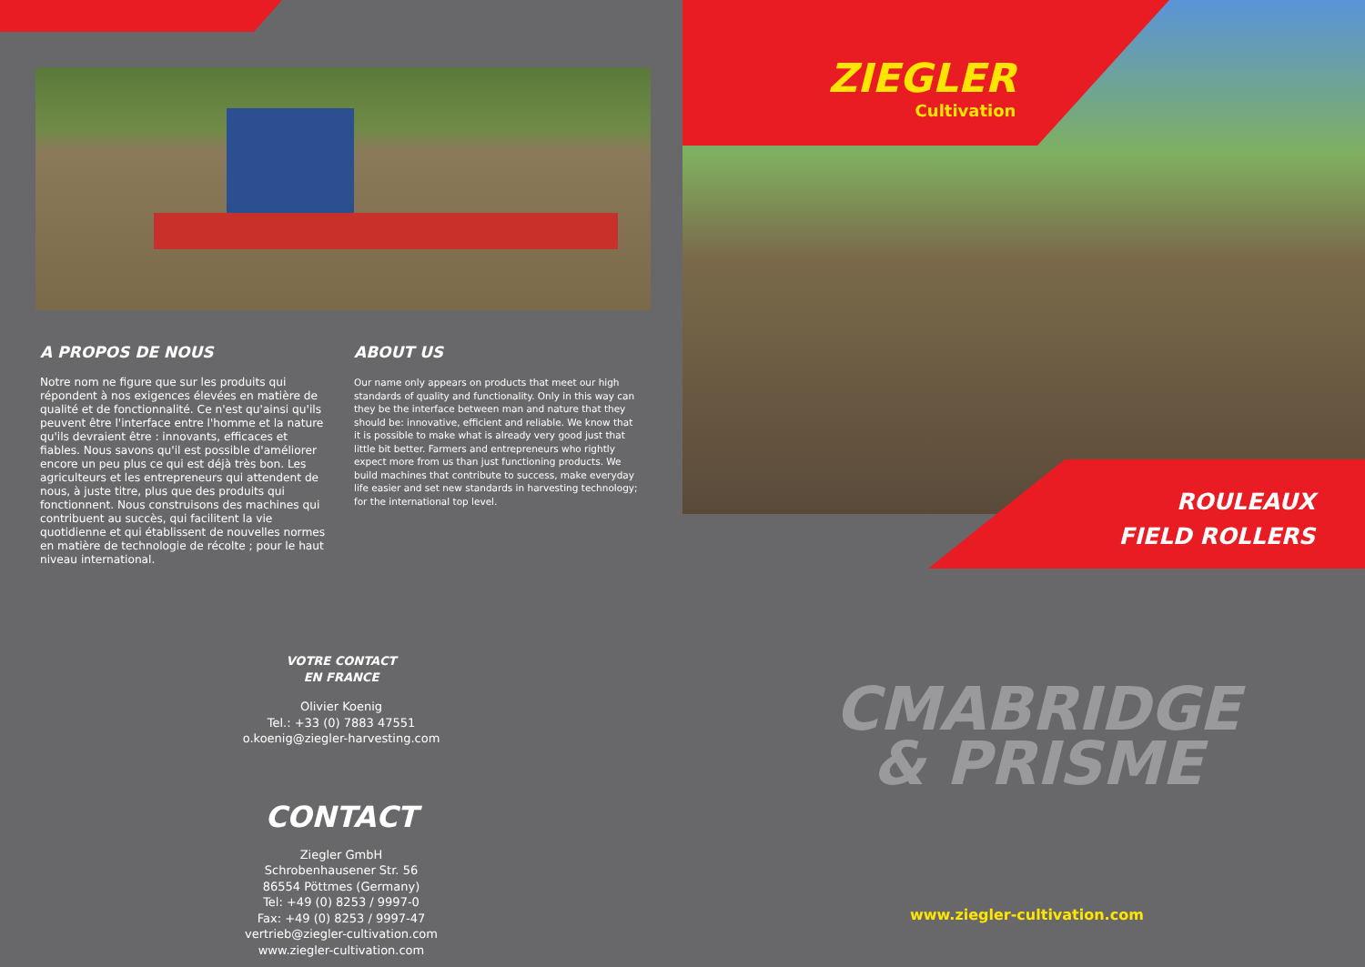A PROPOS DE NOUS
Notre nom ne figure que sur les produits qui répondent à nos exigences élevées en matière de qualité et de fonctionnalité. Ce n'est qu'ainsi qu'ils peuvent être l'interface entre l'homme et la nature qu'ils devraient être : innovants, efficaces et fiables. Nous savons qu'il est possible d'améliorer encore un peu plus ce qui est déjà très bon. Les agriculteurs et les entrepreneurs qui attendent de nous, à juste titre, plus que des produits qui fonctionnent. Nous construisons des machines qui contribuent au succès, qui facilitent la vie quotidienne et qui établissent de nouvelles normes en matière de technologie de récolte ; pour le haut niveau international.
ABOUT US
Our name only appears on products that meet our high standards of quality and functionality. Only in this way can they be the interface between man and nature that they should be: innovative, efficient and reliable. We know that it is possible to make what is already very good just that little bit better. Farmers and entrepreneurs who rightly expect more from us than just functioning products. We build machines that contribute to success, make everyday life easier and set new standards in harvesting technology; for the international top level.
VOTRE CONTACT
EN FRANCE
Olivier Koenig
Tel.: +33 (0) 7883 47551
o.koenig@ziegler-harvesting.com
CONTACT
Ziegler GmbH
Schrobenhausener Str. 56
86554 Pöttmes (Germany)
Tel: +49 (0) 8253 / 9997-0
Fax: +49 (0) 8253 / 9997-47
vertrieb@ziegler-cultivation.com
www.ziegler-cultivation.com
ZIEGLER
Cultivation
ROULEAUX
FIELD ROLLERS
CMABRIDGE
& PRISME
www.ziegler-cultivation.com